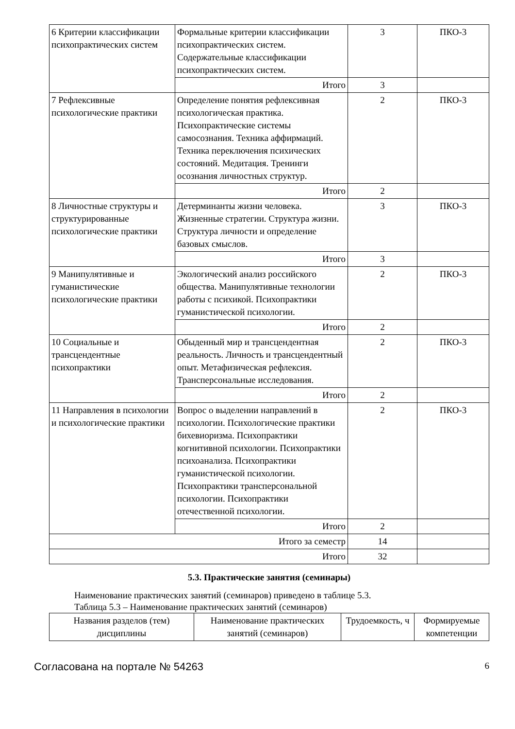| 6 Критерии классификации психопрактических систем | Формальные критерии классификации психопрактических систем. Содержательные классификации психопрактических систем. | 3 | ПКО-3 |
| | Итого | 3 | |
| 7 Рефлексивные психологические практики | Определение понятия рефлексивная психологическая практика. Психопрактические системы самосознания. Техника аффирмаций. Техника переключения психических состояний. Медитация. Тренинги осознания личностных структур. | 2 | ПКО-3 |
| | Итого | 2 | |
| 8 Личностные структуры и структурированные психологические практики | Детерминанты жизни человека. Жизненные стратегии. Структура жизни. Структура личности и определение базовых смыслов. | 3 | ПКО-3 |
| | Итого | 3 | |
| 9 Манипулятивные и гуманистические психологические практики | Экологический анализ российского общества. Манипулятивные технологии работы с психикой. Психопрактики гуманистической психологии. | 2 | ПКО-3 |
| | Итого | 2 | |
| 10 Социальные и трансцендентные психопрактики | Обыденный мир и трансцендентная реальность. Личность и трансцендентный опыт. Метафизическая рефлексия. Трансперсональные исследования. | 2 | ПКО-3 |
| | Итого | 2 | |
| 11 Направления в психологии и психологические практики | Вопрос о выделении направлений в психологии. Психологические практики бихевиоризма. Психопрактики когнитивной психологии. Психопрактики психоанализа. Психопрактики гуманистической психологии. Психопрактики трансперсональной психологии. Психопрактики отечественной психологии. | 2 | ПКО-3 |
| | Итого | 2 | |
| Итого за семестр | | 14 | |
| Итого | | 32 | |
5.3. Практические занятия (семинары)
Наименование практических занятий (семинаров) приведено в таблице 5.3.
Таблица 5.3 – Наименование практических занятий (семинаров)
| Названия разделов (тем) дисциплины | Наименование практических занятий (семинаров) | Трудоемкость, ч | Формируемые компетенции |
| --- | --- | --- | --- |
Согласована на портале № 54263 6